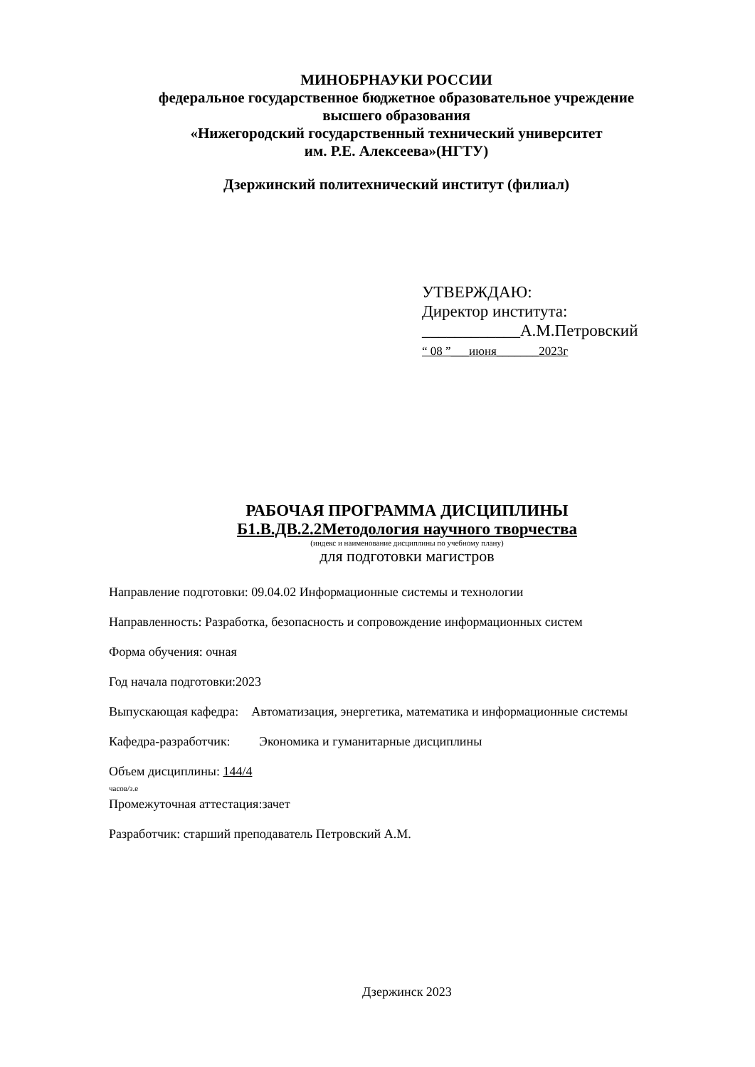МИНОБРНАУКИ РОССИИ
федеральное государственное бюджетное образовательное учреждение
высшего образования
«Нижегородский государственный технический университет
им. Р.Е. Алексеева»(НГТУ)
Дзержинский политехнический институт (филиал)
УТВЕРЖДАЮ:
Директор института:
____________А.М.Петровский
“ 08 ”___июня_______2023г
РАБОЧАЯ ПРОГРАММА ДИСЦИПЛИНЫ
Б1.В.ДВ.2.2Методология научного творчества
(индекс и наименование дисциплины по учебному плану)
для подготовки магистров
Направление подготовки: 09.04.02 Информационные системы и технологии
Направленность: Разработка, безопасность и сопровождение информационных систем
Форма обучения: очная
Год начала подготовки:2023
Выпускающая кафедра: Автоматизация, энергетика, математика и информационные системы
Кафедра-разработчик: Экономика и гуманитарные дисциплины
Объем дисциплины: 144/4
часов/з.е
Промежуточная аттестация:зачет
Разработчик: старший преподаватель Петровский А.М.
Дзержинск 2023